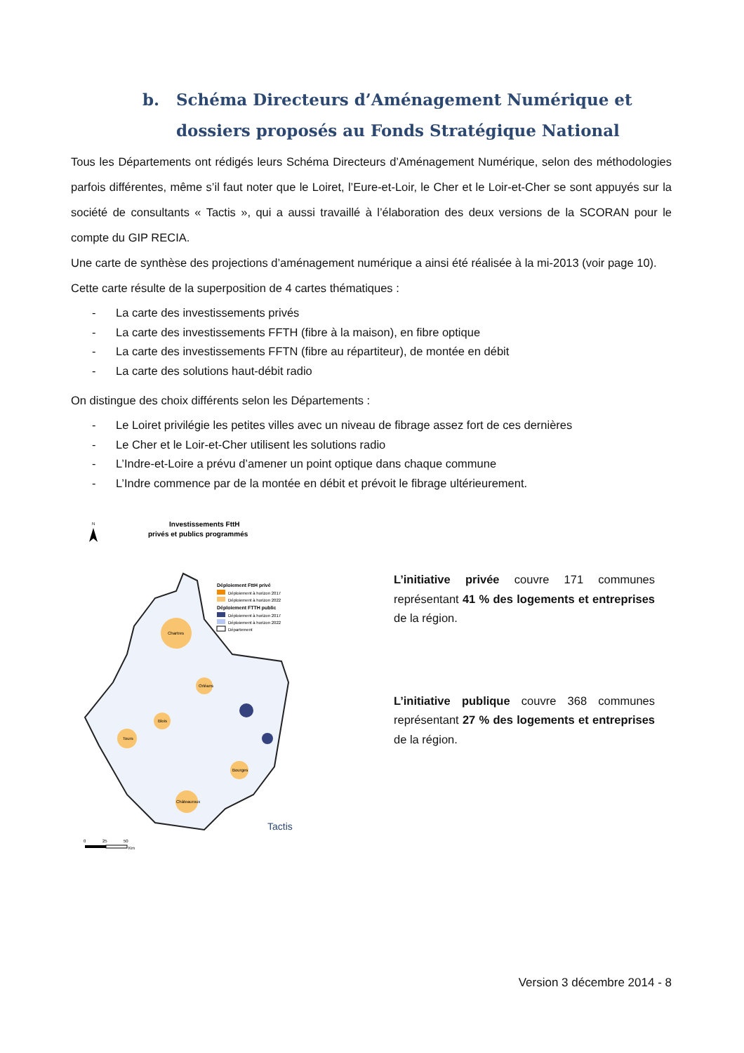b. Schéma Directeurs d’Aménagement Numérique et dossiers proposés au Fonds Stratégique National
Tous les Départements ont rédigés leurs Schéma Directeurs d’Aménagement Numérique, selon des méthodologies parfois différentes, même s’il faut noter que le Loiret, l’Eure-et-Loir, le Cher et le Loir-et-Cher se sont appuyés sur la société de consultants « Tactis », qui a aussi travaillé à l’élaboration des deux versions de la SCORAN pour le compte du GIP RECIA.
Une carte de synthèse des projections d’aménagement numérique a ainsi été réalisée à la mi-2013 (voir page 10).
Cette carte résulte de la superposition de 4 cartes thématiques :
- La carte des investissements privés
- La carte des investissements FFTH (fibre à la maison), en fibre optique
- La carte des investissements FFTN (fibre au répartiteur), de montée en débit
- La carte des solutions haut-débit radio
On distingue des choix différents selon les Départements :
- Le Loiret privilégie les petites villes avec un niveau de fibrage assez fort de ces dernières
- Le Cher et le Loir-et-Cher utilisent les solutions radio
- L’Indre-et-Loire a prévu d’amener un point optique dans chaque commune
- L’Indre commence par de la montée en débit et prévoit le fibrage ultérieurement.
Investissements FttH
privés et publics programmés
N
Déploiement FttH privé
Déploiement à horizon 2017
Déploiement à horizon 2022
Déploiement FTTH public
Déploiement à horizon 2017
Déploiement à horizon 2022
Département
Chartres
Orléans
Blois
Tours
Bourges
Châteauroux
Tactis
0
25
50
Km
L’initiative privée couvre 171 communes représentant 41 % des logements et entreprises de la région.
L’initiative publique couvre 368 communes représentant 27 % des logements et entreprises de la région.
Version 3 décembre 2014 - 8